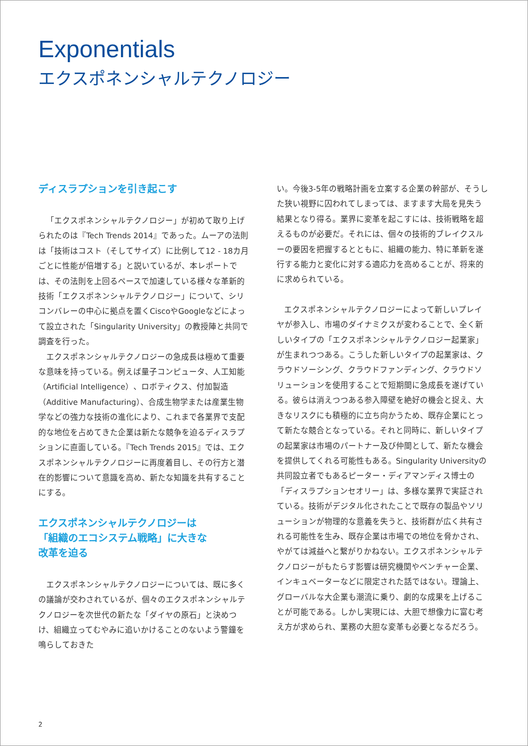Exponentials
エクスポネンシャルテクノロジー
ディスラプションを引き起こす
「エクスポネンシャルテクノロジー」が初めて取り上げられたのは『Tech Trends 2014』であった。ムーアの法則は「技術はコスト（そしてサイズ）に比例して12 - 18カ月ごとに性能が倍増する」と説いているが、本レポートでは、その法則を上回るペースで加速している様々な革新的技術「エクスポネンシャルテクノロジー」について、シリコンバレーの中心に拠点を置くCiscoやGoogleなどによって設立された「Singularity University」の教授陣と共同で調査を行った。
エクスポネンシャルテクノロジーの急成長は極めて重要な意味を持っている。例えば量子コンピュータ、人工知能（Artificial Intelligence）、ロボティクス、付加製造（Additive Manufacturing）、合成生物学または産業生物学などの強力な技術の進化により、これまで各業界で支配的な地位を占めてきた企業は新たな競争を迫るディスラプションに直面している。『Tech Trends 2015』では、エクスポネンシャルテクノロジーに再度着目し、その行方と潜在的影響について意識を高め、新たな知識を共有することにする。
エクスポネンシャルテクノロジーは
「組織のエコシステム戦略」に大きな
改革を迫る
エクスポネンシャルテクノロジーについては、既に多くの議論が交わされているが、個々のエクスポネンシャルテクノロジーを次世代の新たな「ダイヤの原石」と決めつけ、組織立ってむやみに追いかけることのないよう警鐘を鳴らしておきた
い。今後3-5年の戦略計画を立案する企業の幹部が、そうした狭い視野に囚われてしまっては、ますます大局を見失う結果となり得る。業界に変革を起こすには、技術戦略を超えるものが必要だ。それには、個々の技術的ブレイクスルーの要因を把握するとともに、組織の能力、特に革新を遂行する能力と変化に対する適応力を高めることが、将来的に求められている。
エクスポネンシャルテクノロジーによって新しいプレイヤが参入し、市場のダイナミクスが変わることで、全く新しいタイプの「エクスポネンシャルテクノロジー起業家」が生まれつつある。こうした新しいタイプの起業家は、クラウドソーシング、クラウドファンディング、クラウドソリューションを使用することで短期間に急成長を遂げている。彼らは消えつつある参入障壁を絶好の機会と捉え、大きなリスクにも積極的に立ち向かうため、既存企業にとって新たな競合となっている。それと同時に、新しいタイプの起業家は市場のパートナー及び仲間として、新たな機会を提供してくれる可能性もある。Singularity Universityの共同設立者でもあるピーター・ディアマンディス博士の「ディスラプションセオリー」は、多様な業界で実証されている。技術がデジタル化されたことで既存の製品やソリューションが物理的な意義を失うと、技術群が広く共有される可能性を生み、既存企業は市場での地位を脅かされ、やがては減益へと繋がりかねない。エクスポネンシャルテクノロジーがもたらす影響は研究機関やベンチャー企業、インキュベーターなどに限定された話ではない。理論上、グローバルな大企業も潮流に乗り、劇的な成果を上げることが可能である。しかし実現には、大胆で想像力に富む考え方が求められ、業務の大胆な変革も必要となるだろう。
2